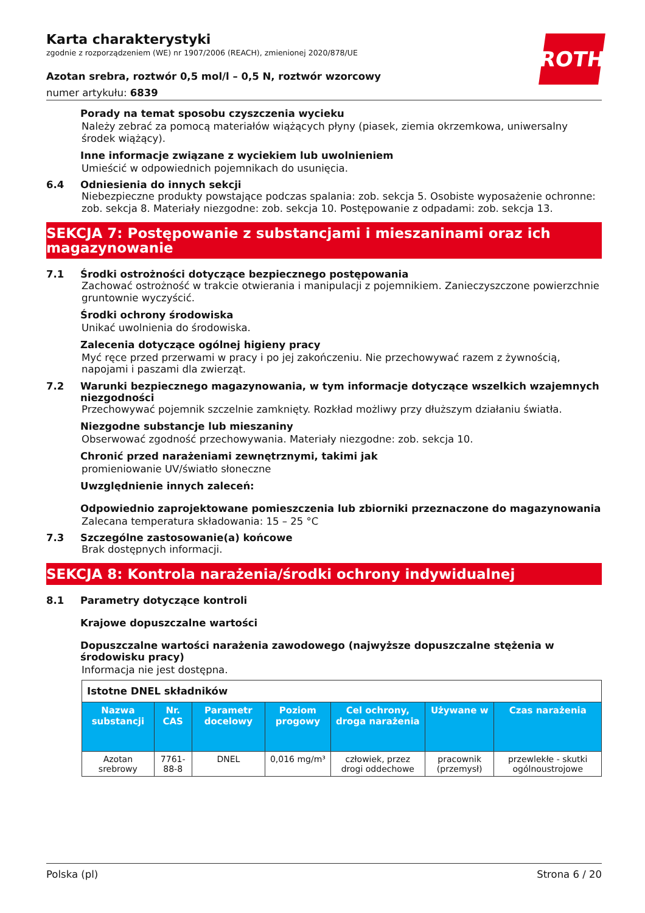ROTH
Karta charakterystyki
zgodnie z rozporządzeniem (WE) nr 1907/2006 (REACH), zmienionej 2020/878/UE
Azotan srebra, roztwór 0,5 mol/l – 0,5 N, roztwór wzorcowy
numer artykułu: 6839
Porady na temat sposobu czyszczenia wycieku
Należy zebrać za pomocą materiałów wiążących płyny (piasek, ziemia okrzemkowa, uniwersalny środek wiążący).
Inne informacje związane z wyciekiem lub uwolnieniem
Umieścić w odpowiednich pojemnikach do usunięcia.
6.4 Odniesienia do innych sekcji
Niebezpieczne produkty powstające podczas spalania: zob. sekcja 5. Osobiste wyposażenie ochronne: zob. sekcja 8. Materiały niezgodne: zob. sekcja 10. Postępowanie z odpadami: zob. sekcja 13.
SEKCJA 7: Postępowanie z substancjami i mieszaninami oraz ich magazynowanie
7.1 Środki ostrożności dotyczące bezpiecznego postępowania
Zachować ostrożność w trakcie otwierania i manipulacji z pojemnikiem. Zanieczyszczone powierzchnie gruntownie wyczyścić.
Środki ochrony środowiska
Unikać uwolnienia do środowiska.
Zalecenia dotyczące ogólnej higieny pracy
Myć ręce przed przerwami w pracy i po jej zakończeniu. Nie przechowywać razem z żywnością, napojami i paszami dla zwierząt.
7.2 Warunki bezpiecznego magazynowania, w tym informacje dotyczące wszelkich wzajemnych niezgodności
Przechowywać pojemnik szczelnie zamknięty. Rozkład możliwy przy dłuższym działaniu światła.
Niezgodne substancje lub mieszaniny
Obserwować zgodność przechowywania. Materiały niezgodne: zob. sekcja 10.
Chronić przed narażeniami zewnętrznymi, takimi jak
promieniowanie UV/światło słoneczne
Uwzględnienie innych zaleceń:
Odpowiednio zaprojektowane pomieszczenia lub zbiorniki przeznaczone do magazynowania
Zalecana temperatura składowania: 15 – 25 °C
7.3 Szczególne zastosowanie(a) końcowe
Brak dostępnych informacji.
SEKCJA 8: Kontrola narażenia/środki ochrony indywidualnej
8.1 Parametry dotyczące kontroli
Krajowe dopuszczalne wartości
Dopuszczalne wartości narażenia zawodowego (najwyższe dopuszczalne stężenia w środowisku pracy)
Informacja nie jest dostępna.
| Istotne DNEL składników | | | | | | |
| Nazwa substancji | Nr. CAS | Parametr docelowy | Poziom progowy | Cel ochrony, droga narażenia | Używane w | Czas narażenia |
| Azotan srebrowy | 7761-88-8 | DNEL | 0,016 mg/m³ | człowiek, przez drogi oddechowe | pracownik (przemysł) | przewlekłe - skutki ogólnoustrojowe |
Polska (pl) Strona 6 / 20